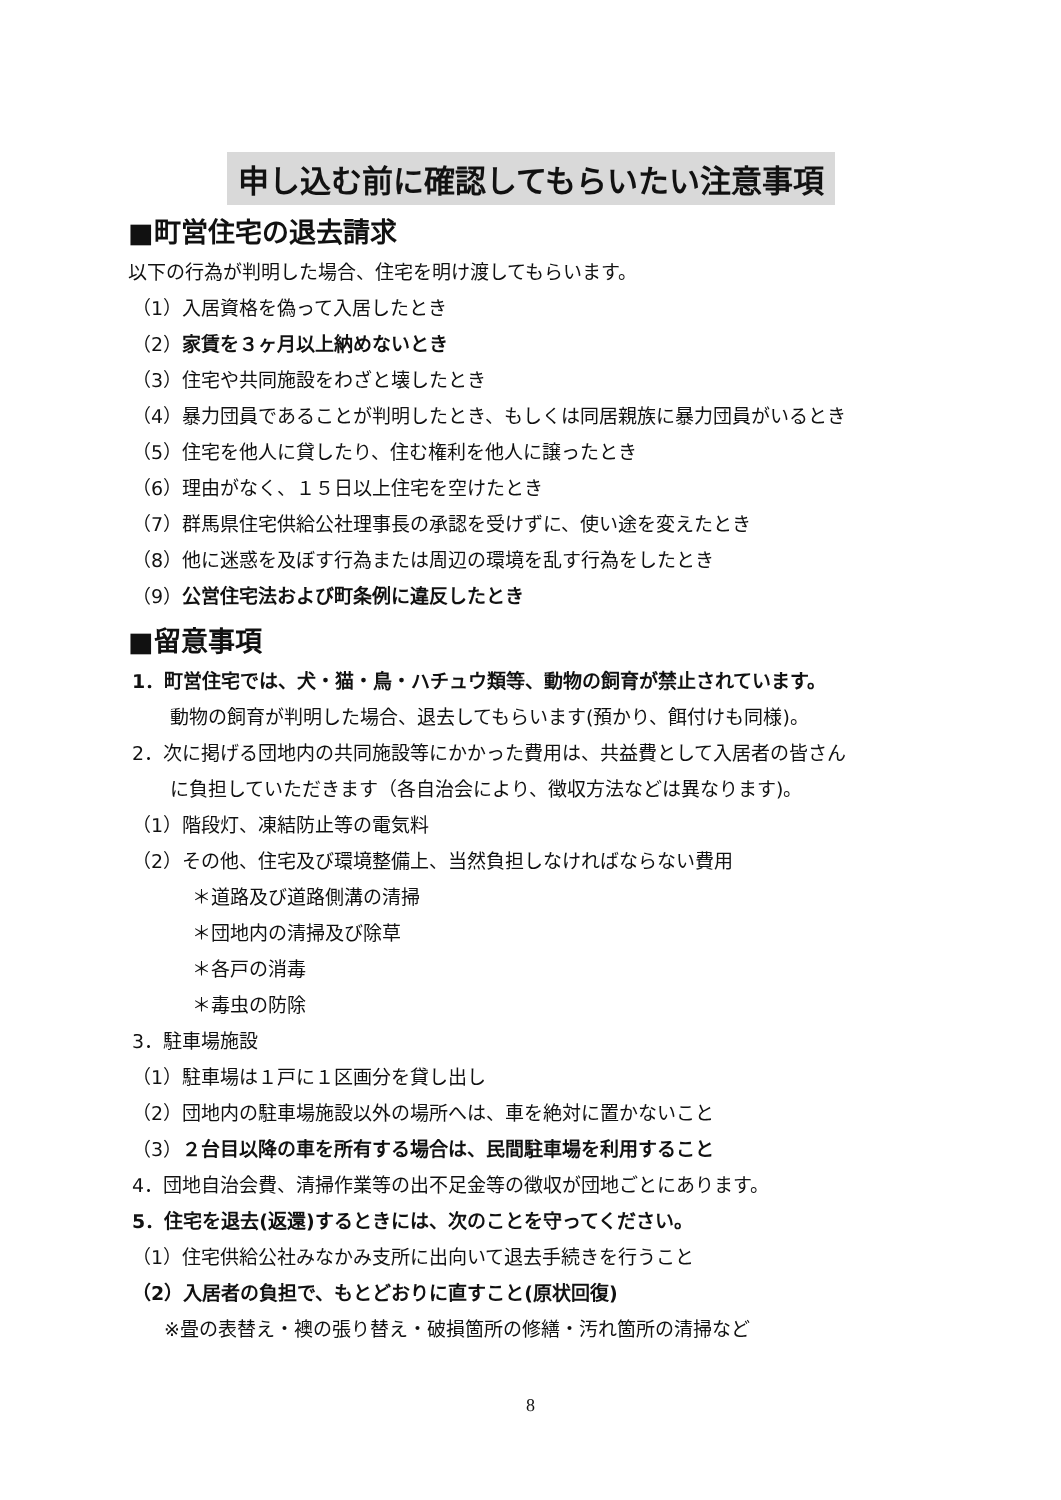申し込む前に確認してもらいたい注意事項
■町営住宅の退去請求
以下の行為が判明した場合、住宅を明け渡してもらいます。
（1）入居資格を偽って入居したとき
（2）家賃を３ヶ月以上納めないとき
（3）住宅や共同施設をわざと壊したとき
（4）暴力団員であることが判明したとき、もしくは同居親族に暴力団員がいるとき
（5）住宅を他人に貸したり、住む権利を他人に譲ったとき
（6）理由がなく、１５日以上住宅を空けたとき
（7）群馬県住宅供給公社理事長の承認を受けずに、使い途を変えたとき
（8）他に迷惑を及ぼす行為または周辺の環境を乱す行為をしたとき
（9）公営住宅法および町条例に違反したとき
■留意事項
1．町営住宅では、犬・猫・鳥・ハチュウ類等、動物の飼育が禁止されています。
動物の飼育が判明した場合、退去してもらいます(預かり、餌付けも同様)。
2．次に掲げる団地内の共同施設等にかかった費用は、共益費として入居者の皆さん
に負担していただきます（各自治会により、徴収方法などは異なります)。
（1）階段灯、凍結防止等の電気料
（2）その他、住宅及び環境整備上、当然負担しなければならない費用
＊道路及び道路側溝の清掃
＊団地内の清掃及び除草
＊各戸の消毒
＊毒虫の防除
3．駐車場施設
（1）駐車場は１戸に１区画分を貸し出し
（2）団地内の駐車場施設以外の場所へは、車を絶対に置かないこと
（3）２台目以降の車を所有する場合は、民間駐車場を利用すること
4．団地自治会費、清掃作業等の出不足金等の徴収が団地ごとにあります。
5．住宅を退去(返還)するときには、次のことを守ってください。
（1）住宅供給公社みなかみ支所に出向いて退去手続きを行うこと
（2）入居者の負担で、もとどおりに直すこと(原状回復)
※畳の表替え・襖の張り替え・破損箇所の修繕・汚れ箇所の清掃など
8